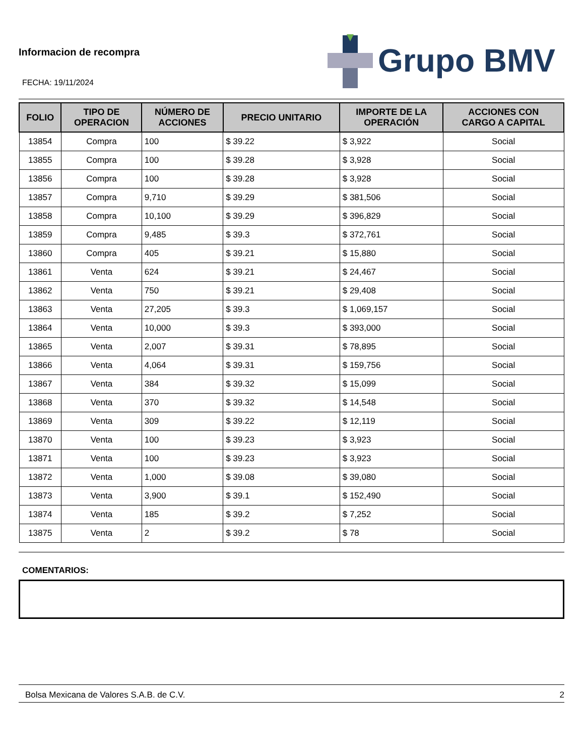Informacion de recompra
FECHA: 19/11/2024
Grupo BMV
| FOLIO | TIPO DE OPERACION | NÚMERO DE ACCIONES | PRECIO UNITARIO | IMPORTE DE LA OPERACIÓN | ACCIONES CON CARGO A CAPITAL |
| --- | --- | --- | --- | --- | --- |
| 13854 | Compra | 100 | $ 39.22 | $ 3,922 | Social |
| 13855 | Compra | 100 | $ 39.28 | $ 3,928 | Social |
| 13856 | Compra | 100 | $ 39.28 | $ 3,928 | Social |
| 13857 | Compra | 9,710 | $ 39.29 | $ 381,506 | Social |
| 13858 | Compra | 10,100 | $ 39.29 | $ 396,829 | Social |
| 13859 | Compra | 9,485 | $ 39.3 | $ 372,761 | Social |
| 13860 | Compra | 405 | $ 39.21 | $ 15,880 | Social |
| 13861 | Venta | 624 | $ 39.21 | $ 24,467 | Social |
| 13862 | Venta | 750 | $ 39.21 | $ 29,408 | Social |
| 13863 | Venta | 27,205 | $ 39.3 | $ 1,069,157 | Social |
| 13864 | Venta | 10,000 | $ 39.3 | $ 393,000 | Social |
| 13865 | Venta | 2,007 | $ 39.31 | $ 78,895 | Social |
| 13866 | Venta | 4,064 | $ 39.31 | $ 159,756 | Social |
| 13867 | Venta | 384 | $ 39.32 | $ 15,099 | Social |
| 13868 | Venta | 370 | $ 39.32 | $ 14,548 | Social |
| 13869 | Venta | 309 | $ 39.22 | $ 12,119 | Social |
| 13870 | Venta | 100 | $ 39.23 | $ 3,923 | Social |
| 13871 | Venta | 100 | $ 39.23 | $ 3,923 | Social |
| 13872 | Venta | 1,000 | $ 39.08 | $ 39,080 | Social |
| 13873 | Venta | 3,900 | $ 39.1 | $ 152,490 | Social |
| 13874 | Venta | 185 | $ 39.2 | $ 7,252 | Social |
| 13875 | Venta | 2 | $ 39.2 | $ 78 | Social |
COMENTARIOS:
Bolsa Mexicana de Valores S.A.B. de C.V. 2